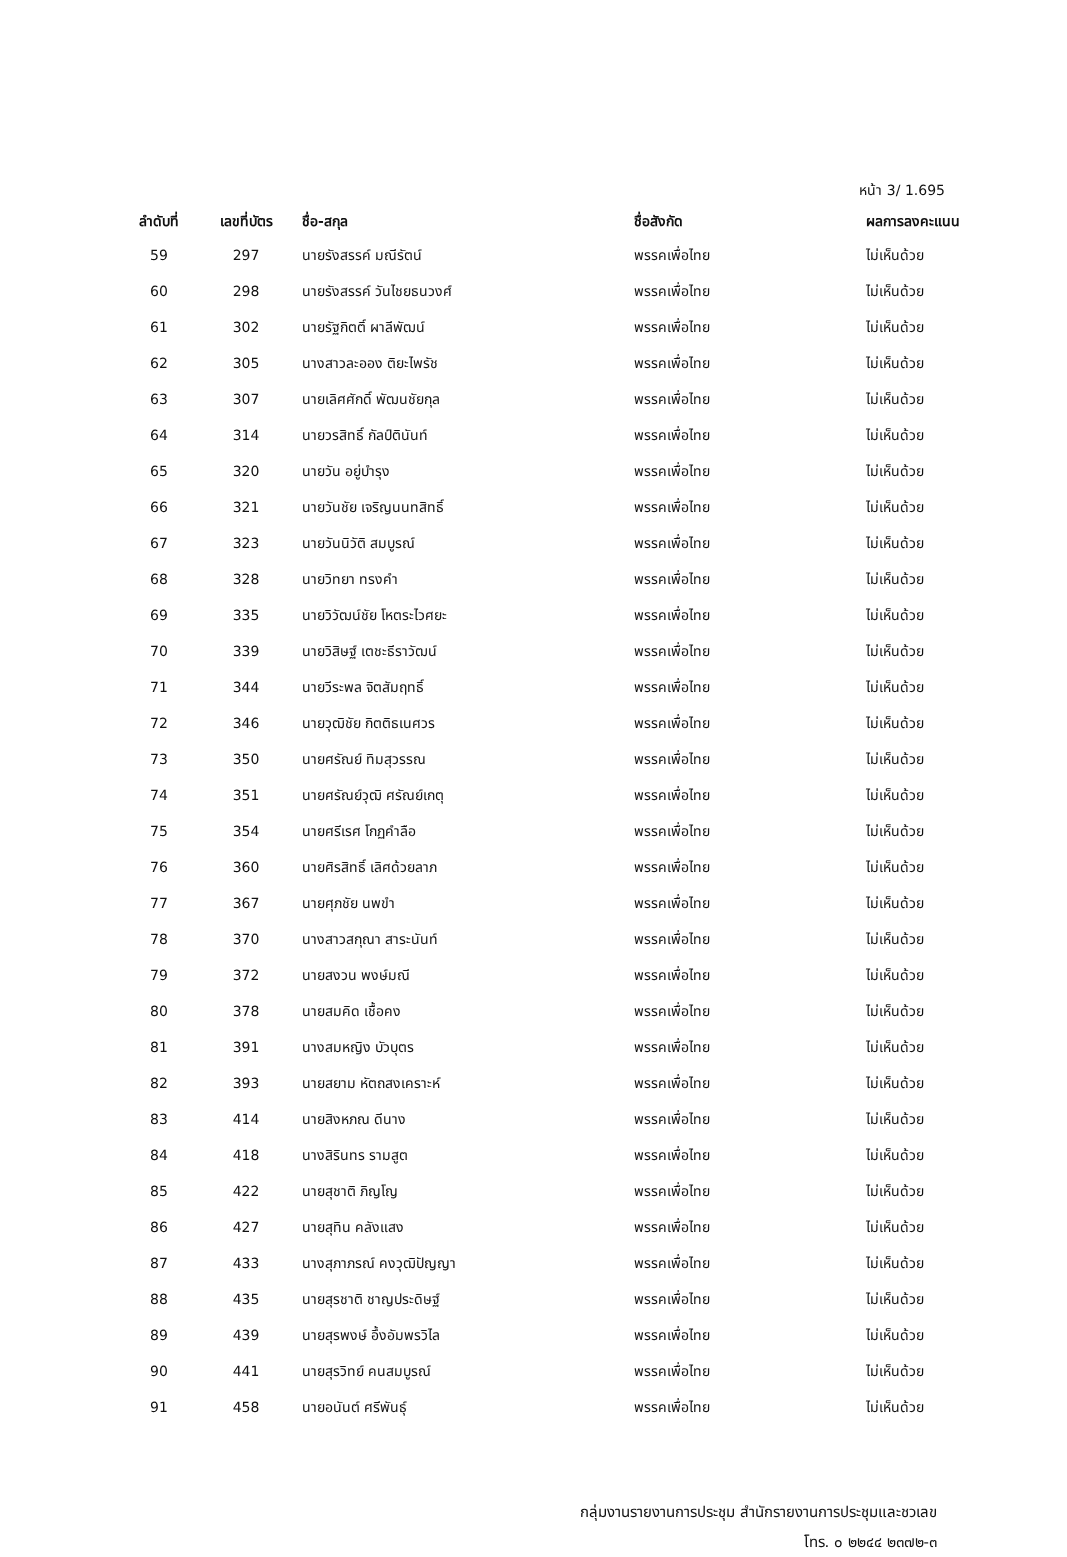หน้า 3/ 1.695
| ลำดับที่ | เลขที่บัตร | ชื่อ-สกุล | ชื่อสังกัด | ผลการลงคะแนน |
| --- | --- | --- | --- | --- |
| 59 | 297 | นายรังสรรค์ มณีรัตน์ | พรรคเพื่อไทย | ไม่เห็นด้วย |
| 60 | 298 | นายรังสรรค์ วันไชยธนวงศ์ | พรรคเพื่อไทย | ไม่เห็นด้วย |
| 61 | 302 | นายรัฐกิตติ์ ผาลีพัฒน์ | พรรคเพื่อไทย | ไม่เห็นด้วย |
| 62 | 305 | นางสาวละออง ติยะไพรัช | พรรคเพื่อไทย | ไม่เห็นด้วย |
| 63 | 307 | นายเลิศศักดิ์ พัฒนชัยกุล | พรรคเพื่อไทย | ไม่เห็นด้วย |
| 64 | 314 | นายวรสิทธิ์ กัลป์ตินันท์ | พรรคเพื่อไทย | ไม่เห็นด้วย |
| 65 | 320 | นายวัน อยู่บำรุง | พรรคเพื่อไทย | ไม่เห็นด้วย |
| 66 | 321 | นายวันชัย เจริญนนทสิทธิ์ | พรรคเพื่อไทย | ไม่เห็นด้วย |
| 67 | 323 | นายวันนิวัติ สมบูรณ์ | พรรคเพื่อไทย | ไม่เห็นด้วย |
| 68 | 328 | นายวิทยา ทรงคำ | พรรคเพื่อไทย | ไม่เห็นด้วย |
| 69 | 335 | นายวิวัฒน์ชัย โหตระไวศยะ | พรรคเพื่อไทย | ไม่เห็นด้วย |
| 70 | 339 | นายวิสิษฐ์ เตชะธีราวัฒน์ | พรรคเพื่อไทย | ไม่เห็นด้วย |
| 71 | 344 | นายวีระพล จิตสัมฤทธิ์ | พรรคเพื่อไทย | ไม่เห็นด้วย |
| 72 | 346 | นายวุฒิชัย กิตติธเนศวร | พรรคเพื่อไทย | ไม่เห็นด้วย |
| 73 | 350 | นายศรัณย์ ทิมสุวรรณ | พรรคเพื่อไทย | ไม่เห็นด้วย |
| 74 | 351 | นายศรัณย์วุฒิ ศรัณย์เกตุ | พรรคเพื่อไทย | ไม่เห็นด้วย |
| 75 | 354 | นายศรีเรศ โกฏคำลือ | พรรคเพื่อไทย | ไม่เห็นด้วย |
| 76 | 360 | นายศิรสิทธิ์ เลิศด้วยลาภ | พรรคเพื่อไทย | ไม่เห็นด้วย |
| 77 | 367 | นายศุภชัย นพขำ | พรรคเพื่อไทย | ไม่เห็นด้วย |
| 78 | 370 | นางสาวสกุณา สาระนันท์ | พรรคเพื่อไทย | ไม่เห็นด้วย |
| 79 | 372 | นายสงวน พงษ์มณี | พรรคเพื่อไทย | ไม่เห็นด้วย |
| 80 | 378 | นายสมคิด เชื้อคง | พรรคเพื่อไทย | ไม่เห็นด้วย |
| 81 | 391 | นางสมหญิง บัวบุตร | พรรคเพื่อไทย | ไม่เห็นด้วย |
| 82 | 393 | นายสยาม หัตถสงเคราะห์ | พรรคเพื่อไทย | ไม่เห็นด้วย |
| 83 | 414 | นายสิงหภณ ดีนาง | พรรคเพื่อไทย | ไม่เห็นด้วย |
| 84 | 418 | นางสิรินทร รามสูต | พรรคเพื่อไทย | ไม่เห็นด้วย |
| 85 | 422 | นายสุชาติ ภิญโญ | พรรคเพื่อไทย | ไม่เห็นด้วย |
| 86 | 427 | นายสุทิน คลังแสง | พรรคเพื่อไทย | ไม่เห็นด้วย |
| 87 | 433 | นางสุภาภรณ์ คงวุฒิปัญญา | พรรคเพื่อไทย | ไม่เห็นด้วย |
| 88 | 435 | นายสุรชาติ ชาญประดิษฐ์ | พรรคเพื่อไทย | ไม่เห็นด้วย |
| 89 | 439 | นายสุรพงษ์ อึ้งอัมพรวิไล | พรรคเพื่อไทย | ไม่เห็นด้วย |
| 90 | 441 | นายสุรวิทย์ คนสมบูรณ์ | พรรคเพื่อไทย | ไม่เห็นด้วย |
| 91 | 458 | นายอนันต์ ศรีพันธุ์ | พรรคเพื่อไทย | ไม่เห็นด้วย |
กลุ่มงานรายงานการประชุม สำนักรายงานการประชุมและชวเลข
โทร. ๐ ๒๒๔๔ ๒๓๗๒-๓